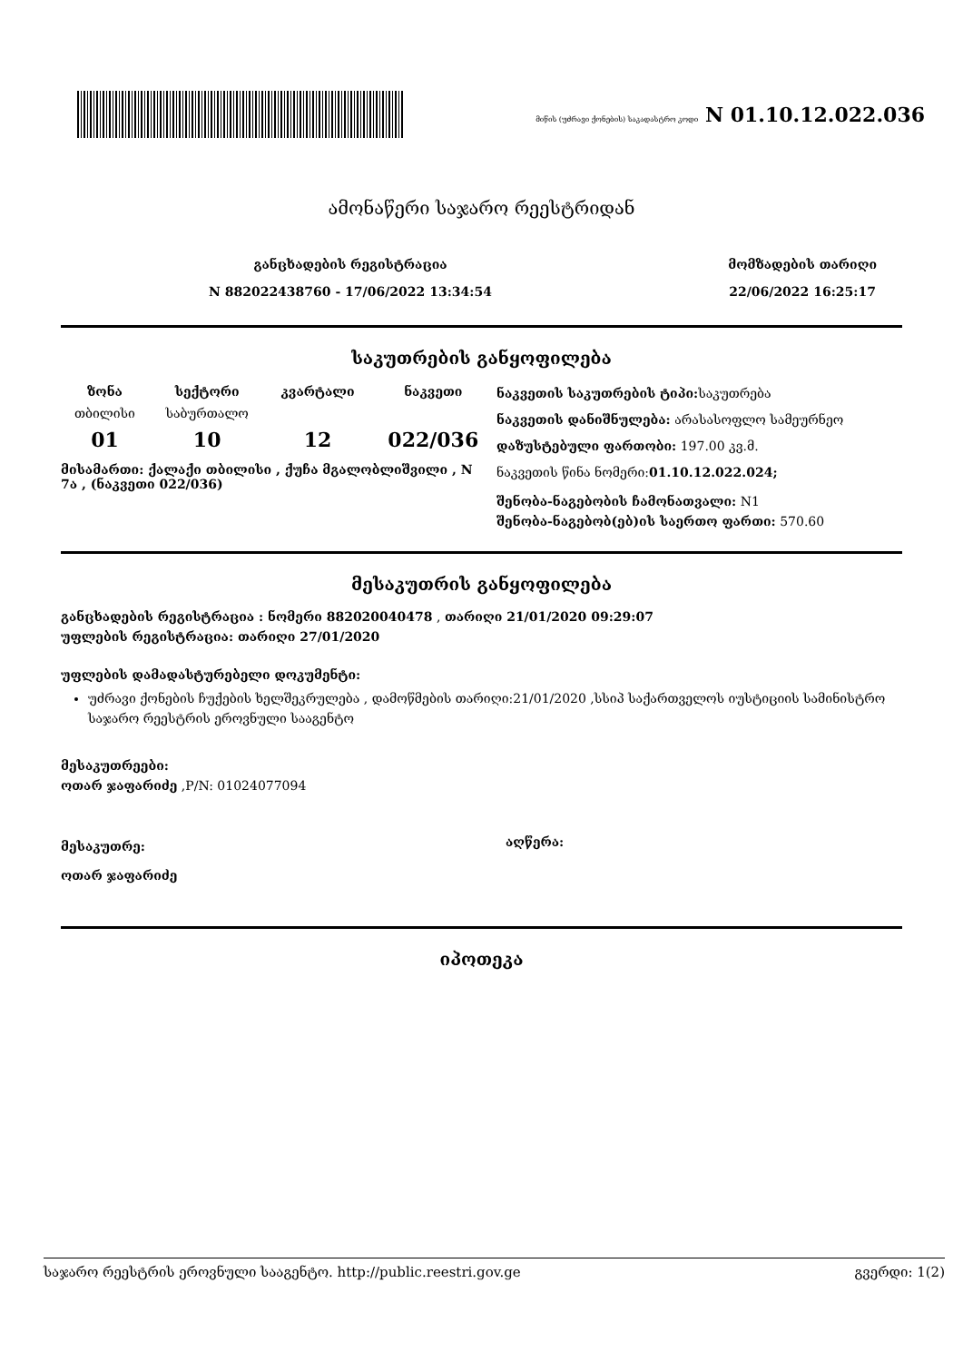მიწის (უძრავი ქონების) საკადასტრო კოდი N 01.10.12.022.036
ამონაწერი საჯარო რეესტრიდან
განცხადების რეგისტრაცია
N 882022438760 - 17/06/2022 13:34:54
მომზადების თარიღი
22/06/2022 16:25:17
საკუთრების განყოფილება
| ზონა | სექტორი | კვარტალი | ნაკვეთი |
| --- | --- | --- | --- |
| თბილისი | საბურთალო | | |
| 01 | 10 | 12 | 022/036 |
მისამართი: ქალაქი თბილისი , ქუჩა მგალობლიშვილი , N 7ა , (ნაკვეთი 022/036)
ნაკვეთის საკუთრების ტიპი: საკუთრება
ნაკვეთის დანიშნულება: არასასოფლო სამეურნეო
დაზუსტებული ფართობი: 197.00 კვ.მ.
ნაკვეთის წინა ნომერი:01.10.12.022.024;
შენობა-ნაგებობის ჩამონათვალი: N1
შენობა-ნაგებობ(ებ)ის საერთო ფართი: 570.60
მესაკუთრის განყოფილება
განცხადების რეგისტრაცია : ნომერი 882020040478 , თარიღი 21/01/2020 09:29:07
უფლების რეგისტრაცია: თარიღი 27/01/2020
უფლების დამადასტურებელი დოკუმენტი:
უძრავი ქონების ჩუქების ხელშეკრულება , დამოწმების თარიღი:21/01/2020 ,სსიპ საქართველოს იუსტიციის სამინისტრო საჯარო რეესტრის ეროვნული სააგენტო
მესაკუთრეები:
ოთარ ჯაფარიძე ,P/N: 01024077094
მესაკუთრე:
ოთარ ჯაფარიძე
აღწერა:
იპოთეკა
საჯარო რეესტრის ეროვნული სააგენტო. http://public.reestri.gov.ge გვერდი: 1(2)